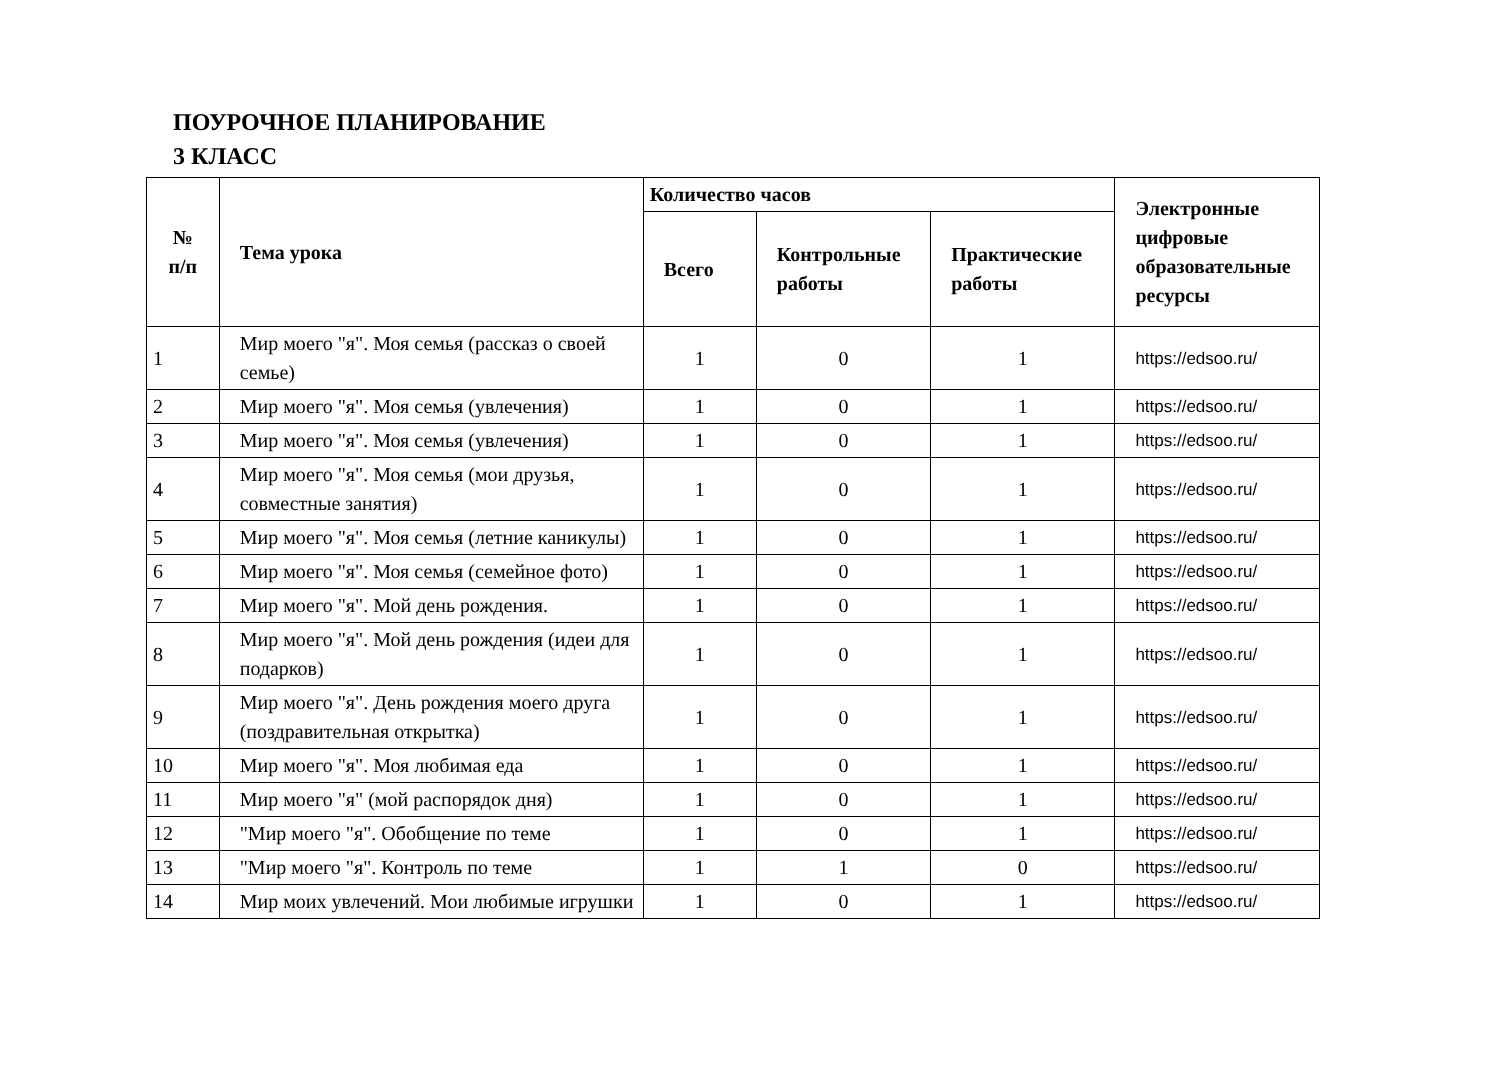ПОУРОЧНОЕ ПЛАНИРОВАНИЕ
3 КЛАСС
| № п/п | Тема урока | Количество часов | | | Электронные цифровые образовательные ресурсы |
| --- | --- | --- | --- | --- | --- |
| | | Всего | Контрольные работы | Практические работы | |
| 1 | Мир моего "я". Моя семья (рассказ о своей семье) | 1 | 0 | 1 | https://edsoo.ru/ |
| 2 | Мир моего "я". Моя семья (увлечения) | 1 | 0 | 1 | https://edsoo.ru/ |
| 3 | Мир моего "я". Моя семья (увлечения) | 1 | 0 | 1 | https://edsoo.ru/ |
| 4 | Мир моего "я". Моя семья (мои друзья, совместные занятия) | 1 | 0 | 1 | https://edsoo.ru/ |
| 5 | Мир моего "я". Моя семья (летние каникулы) | 1 | 0 | 1 | https://edsoo.ru/ |
| 6 | Мир моего "я". Моя семья (семейное фото) | 1 | 0 | 1 | https://edsoo.ru/ |
| 7 | Мир моего "я". Мой день рождения. | 1 | 0 | 1 | https://edsoo.ru/ |
| 8 | Мир моего "я". Мой день рождения (идеи для подарков) | 1 | 0 | 1 | https://edsoo.ru/ |
| 9 | Мир моего "я". День рождения моего друга (поздравительная открытка) | 1 | 0 | 1 | https://edsoo.ru/ |
| 10 | Мир моего "я". Моя любимая еда | 1 | 0 | 1 | https://edsoo.ru/ |
| 11 | Мир моего "я" (мой распорядок дня) | 1 | 0 | 1 | https://edsoo.ru/ |
| 12 | "Мир моего "я". Обобщение по теме | 1 | 0 | 1 | https://edsoo.ru/ |
| 13 | "Мир моего "я". Контроль по теме | 1 | 1 | 0 | https://edsoo.ru/ |
| 14 | Мир моих увлечений. Мои любимые игрушки | 1 | 0 | 1 | https://edsoo.ru/ |